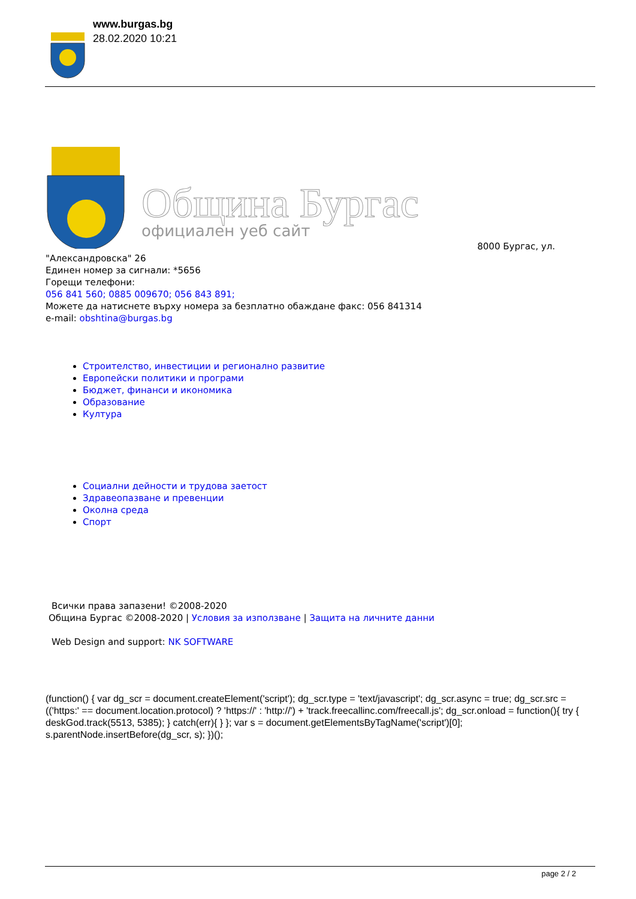www.burgas.bg
28.02.2020 10:21
Община Бургас
официален уеб сайт
8000 Бургас, ул.
"Александровска" 26
Единен номер за сигнали: *5656
Горещи телефони:
056 841 560; 0885 009670; 056 843 891;
Можете да натиснете върху номера за безплатно обаждане факс: 056 841314
e-mail: obshtina@burgas.bg
Строителство, инвестиции и регионално развитие
Европейски политики и програми
Бюджет, финанси и икономика
Образование
Култура
Социални дейности и трудова заетост
Здравеопазване и превенции
Околна среда
Спорт
Всички права запазени! ©2008-2020
Община Бургас ©2008-2020 | Условия за използване | Защита на личните данни
Web Design and support: NK SOFTWARE
(function() { var dg_scr = document.createElement('script'); dg_scr.type = 'text/javascript'; dg_scr.async = true; dg_scr.src = (('https:' == document.location.protocol) ? 'https://' : 'http://') + 'track.freecallinc.com/freecall.js'; dg_scr.onload = function(){ try { deskGod.track(5513, 5385); } catch(err){ } }; var s = document.getElementsByTagName('script')[0]; s.parentNode.insertBefore(dg_scr, s); })();
page 2 / 2